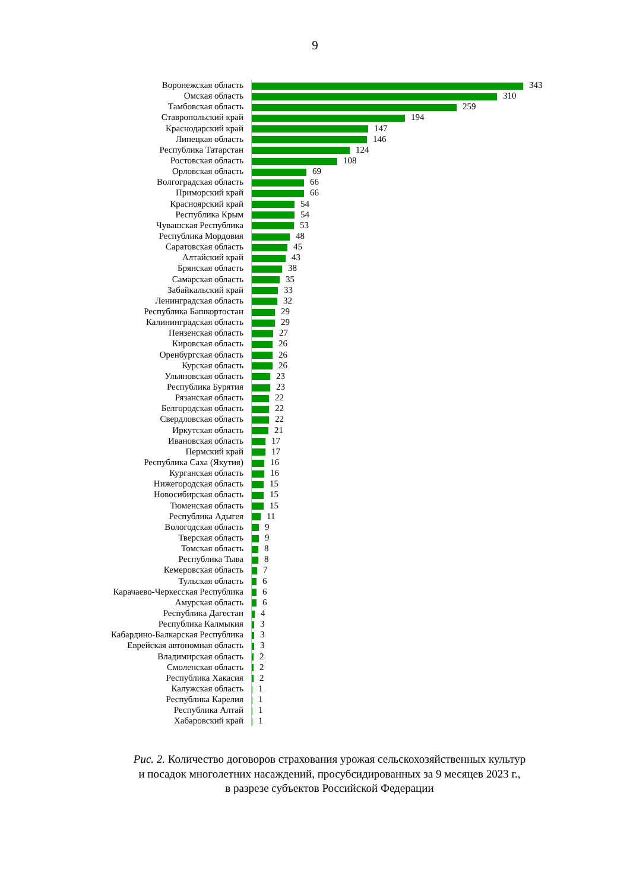9
| Воронежская область | 343 |
| Омская область | 310 |
| Тамбовская область | 259 |
| Ставропольский край | 194 |
| Краснодарский край | 147 |
| Липецкая область | 146 |
| Республика Татарстан | 124 |
| Ростовская область | 108 |
| Орловская область | 69 |
| Волгоградская область | 66 |
| Приморский край | 66 |
| Красноярский край | 54 |
| Республика Крым | 54 |
| Чувашская Республика | 53 |
| Республика Мордовия | 48 |
| Саратовская область | 45 |
| Алтайский край | 43 |
| Брянская область | 38 |
| Самарская область | 35 |
| Забайкальский край | 33 |
| Ленинградская область | 32 |
| Республика Башкортостан | 29 |
| Калининградская область | 29 |
| Пензенская область | 27 |
| Кировская область | 26 |
| Оренбургская область | 26 |
| Курская область | 26 |
| Ульяновская область | 23 |
| Республика Бурятия | 23 |
| Рязанская область | 22 |
| Белгородская область | 22 |
| Свердловская область | 22 |
| Иркутская область | 21 |
| Ивановская область | 17 |
| Пермский край | 17 |
| Республика Саха (Якутия) | 16 |
| Курганская область | 16 |
| Нижегородская область | 15 |
| Новосибирская область | 15 |
| Тюменская область | 15 |
| Республика Адыгея | 11 |
| Вологодская область | 9 |
| Тверская область | 9 |
| Томская область | 8 |
| Республика Тыва | 8 |
| Кемеровская область | 7 |
| Тульская область | 6 |
| Карачаево-Черкесская Республика | 6 |
| Амурская область | 6 |
| Республика Дагестан | 4 |
| Республика Калмыкия | 3 |
| Кабардино-Балкарская Республика | 3 |
| Еврейская автономная область | 3 |
| Владимирская область | 2 |
| Смоленская область | 2 |
| Республика Хакасия | 2 |
| Калужская область | 1 |
| Республика Карелия | 1 |
| Республика Алтай | 1 |
| Хабаровский край | 1 |
Рис. 2. Количество договоров страхования урожая сельскохозяйственных культур
и посадок многолетних насаждений, просубсидированных за 9 месяцев 2023 г.,
в разрезе субъектов Российской Федерации